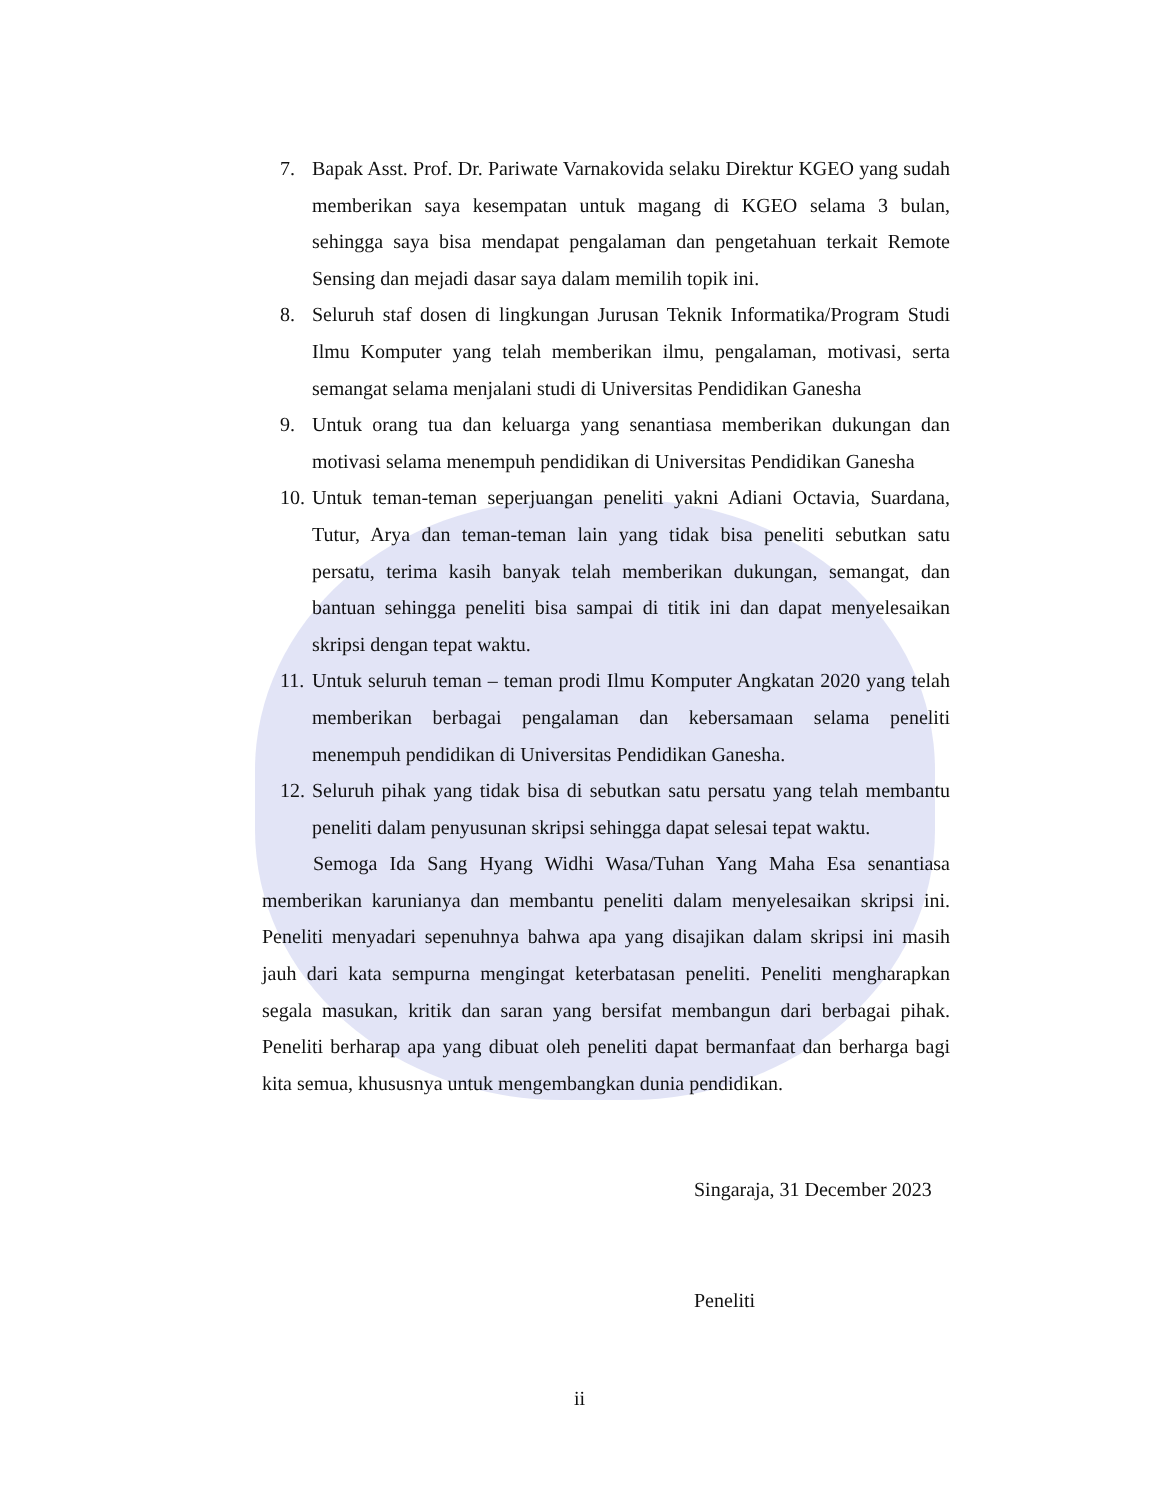7. Bapak Asst. Prof. Dr. Pariwate Varnakovida selaku Direktur KGEO yang sudah memberikan saya kesempatan untuk magang di KGEO selama 3 bulan, sehingga saya bisa mendapat pengalaman dan pengetahuan terkait Remote Sensing dan mejadi dasar saya dalam memilih topik ini.
8. Seluruh staf dosen di lingkungan Jurusan Teknik Informatika/Program Studi Ilmu Komputer yang telah memberikan ilmu, pengalaman, motivasi, serta semangat selama menjalani studi di Universitas Pendidikan Ganesha
9. Untuk orang tua dan keluarga yang senantiasa memberikan dukungan dan motivasi selama menempuh pendidikan di Universitas Pendidikan Ganesha
10. Untuk teman-teman seperjuangan peneliti yakni Adiani Octavia, Suardana, Tutur, Arya dan teman-teman lain yang tidak bisa peneliti sebutkan satu persatu, terima kasih banyak telah memberikan dukungan, semangat, dan bantuan sehingga peneliti bisa sampai di titik ini dan dapat menyelesaikan skripsi dengan tepat waktu.
11. Untuk seluruh teman – teman prodi Ilmu Komputer Angkatan 2020 yang telah memberikan berbagai pengalaman dan kebersamaan selama peneliti menempuh pendidikan di Universitas Pendidikan Ganesha.
12. Seluruh pihak yang tidak bisa di sebutkan satu persatu yang telah membantu peneliti dalam penyusunan skripsi sehingga dapat selesai tepat waktu.
Semoga Ida Sang Hyang Widhi Wasa/Tuhan Yang Maha Esa senantiasa memberikan karunianya dan membantu peneliti dalam menyelesaikan skripsi ini. Peneliti menyadari sepenuhnya bahwa apa yang disajikan dalam skripsi ini masih jauh dari kata sempurna mengingat keterbatasan peneliti. Peneliti mengharapkan segala masukan, kritik dan saran yang bersifat membangun dari berbagai pihak. Peneliti berharap apa yang dibuat oleh peneliti dapat bermanfaat dan berharga bagi kita semua, khususnya untuk mengembangkan dunia pendidikan.
Singaraja, 31 December 2023
Peneliti
ii